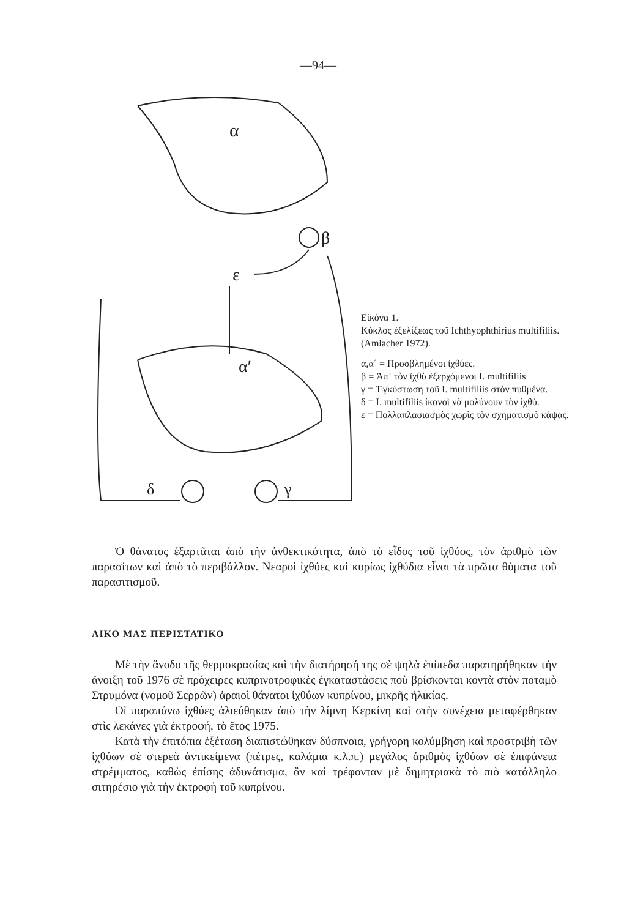—94—
α
β
ε
α′
γ
δ
Εἰκόνα 1.
Κύκλος ἐξελίξεως τοῦ Ichthyophthirius multifiliis. (Amlacher 1972).
α,α΄ = Προσβλημένοι ἰχθύες.
β = Ἀπ᾿ τὸν ἰχθὺ ἐξερχόμενοι Ι. multifiliis
γ = Ἐγκύστωση τοῦ Ι. multifiliis στὸν πυθμένα.
δ = Ι. multifiliis ἱκανοὶ νὰ μολύνουν τὸν ἰχθύ.
ε = Πολλαπλασιασμὸς χωρὶς τὸν σχηματισμὸ κάψας.
Ὁ θάνατος ἐξαρτᾶται ἀπὸ τὴν ἀνθεκτικότητα, ἀπὸ τὸ εἶδος τοῦ ἰχθύος, τὸν ἀριθμὸ τῶν παρασίτων καὶ ἀπὸ τὸ περιβάλλον. Νεαροὶ ἰχθύες καὶ κυρίως ἰχθύδια εἶναι τὰ πρῶτα θύματα τοῦ παρασιτισμοῦ.
ΛΙΚΟ ΜΑΣ ΠΕΡΙΣΤΑΤΙΚΟ
Μὲ τὴν ἄνοδο τῆς θερμοκρασίας καὶ τὴν διατήρησή της σὲ ψηλὰ ἐπίπεδα παρατηρήθηκαν τὴν ἄνοιξη τοῦ 1976 σὲ πρόχειρες κυπρινοτροφικὲς ἐγκαταστάσεις ποὺ βρίσκονται κοντὰ στὸν ποταμὸ Στρυμόνα (νομοῦ Σερρῶν) ἀραιοὶ θάνατοι ἰχθύων κυπρίνου, μικρῆς ἡλικίας.
Οἱ παραπάνω ἰχθύες ἁλιεύθηκαν ἀπὸ τὴν λίμνη Κερκίνη καὶ στὴν συνέχεια μεταφέρθηκαν στὶς λεκάνες γιὰ ἐκτροφή, τὸ ἔτος 1975.
Κατὰ τὴν ἐπιτόπια ἐξέταση διαπιστώθηκαν δύσπνοια, γρήγορη κολύμβηση καὶ προστριβὴ τῶν ἰχθύων σὲ στερεὰ ἀντικείμενα (πέτρες, καλάμια κ.λ.π.) μεγάλος ἀριθμὸς ἰχθύων σὲ ἐπιφάνεια στρέμματος, καθὼς ἐπίσης ἀδυνάτισμα, ἂν καὶ τρέφονταν μὲ δημητριακὰ τὸ πιὸ κατάλληλο σιτηρέσιο γιὰ τὴν ἐκτροφὴ τοῦ κυπρίνου.